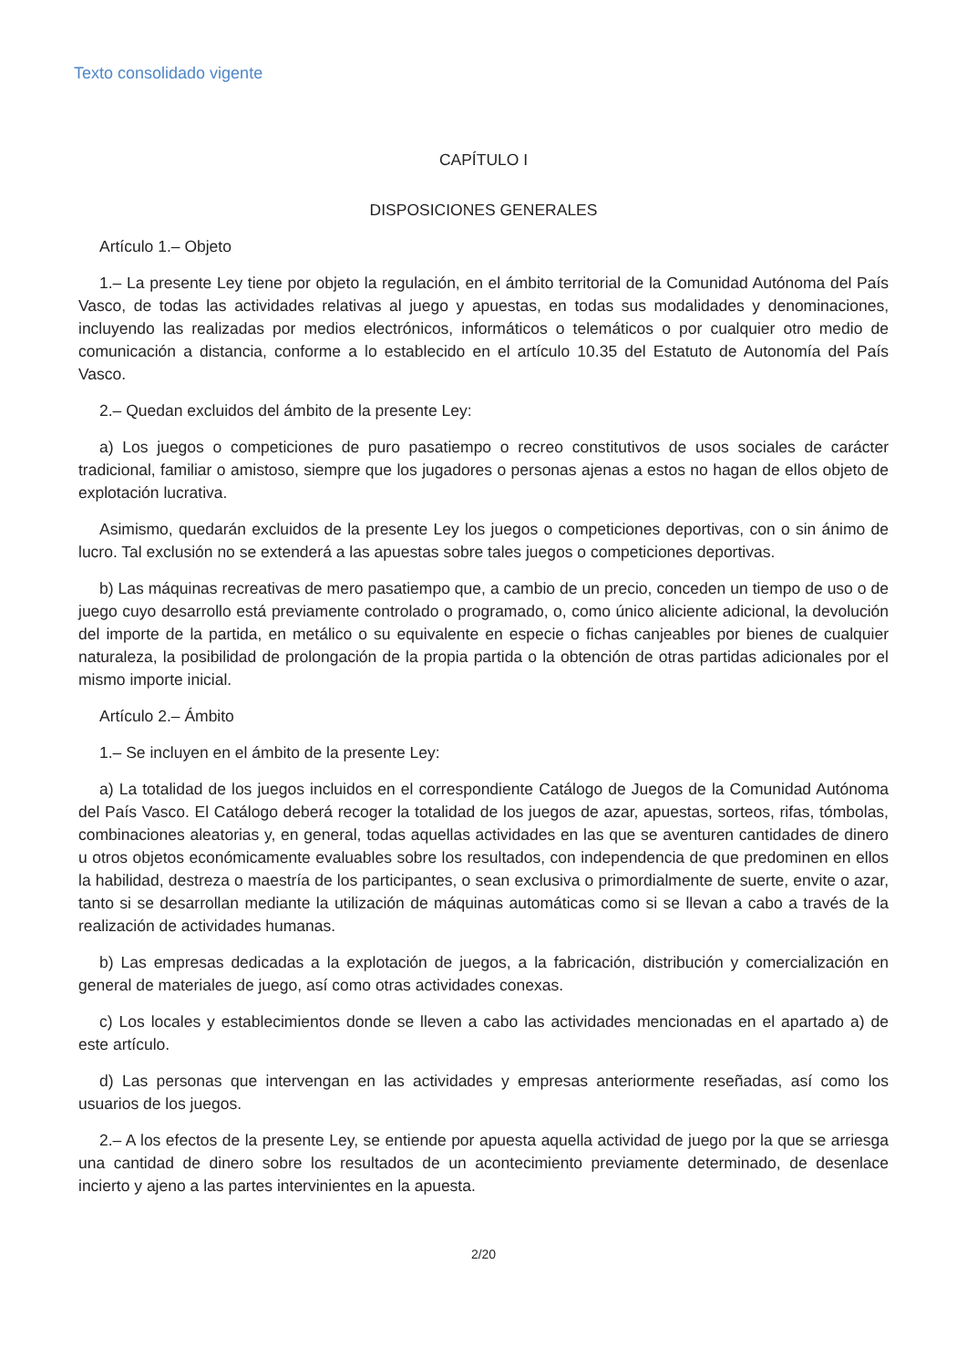Texto consolidado vigente
CAPÍTULO I
DISPOSICIONES GENERALES
Artículo 1.– Objeto
1.– La presente Ley tiene por objeto la regulación, en el ámbito territorial de la Comunidad Autónoma del País Vasco, de todas las actividades relativas al juego y apuestas, en todas sus modalidades y denominaciones, incluyendo las realizadas por medios electrónicos, informáticos o telemáticos o por cualquier otro medio de comunicación a distancia, conforme a lo establecido en el artículo 10.35 del Estatuto de Autonomía del País Vasco.
2.– Quedan excluidos del ámbito de la presente Ley:
a) Los juegos o competiciones de puro pasatiempo o recreo constitutivos de usos sociales de carácter tradicional, familiar o amistoso, siempre que los jugadores o personas ajenas a estos no hagan de ellos objeto de explotación lucrativa.
Asimismo, quedarán excluidos de la presente Ley los juegos o competiciones deportivas, con o sin ánimo de lucro. Tal exclusión no se extenderá a las apuestas sobre tales juegos o competiciones deportivas.
b) Las máquinas recreativas de mero pasatiempo que, a cambio de un precio, conceden un tiempo de uso o de juego cuyo desarrollo está previamente controlado o programado, o, como único aliciente adicional, la devolución del importe de la partida, en metálico o su equivalente en especie o fichas canjeables por bienes de cualquier naturaleza, la posibilidad de prolongación de la propia partida o la obtención de otras partidas adicionales por el mismo importe inicial.
Artículo 2.– Ámbito
1.– Se incluyen en el ámbito de la presente Ley:
a) La totalidad de los juegos incluidos en el correspondiente Catálogo de Juegos de la Comunidad Autónoma del País Vasco. El Catálogo deberá recoger la totalidad de los juegos de azar, apuestas, sorteos, rifas, tómbolas, combinaciones aleatorias y, en general, todas aquellas actividades en las que se aventuren cantidades de dinero u otros objetos económicamente evaluables sobre los resultados, con independencia de que predominen en ellos la habilidad, destreza o maestría de los participantes, o sean exclusiva o primordialmente de suerte, envite o azar, tanto si se desarrollan mediante la utilización de máquinas automáticas como si se llevan a cabo a través de la realización de actividades humanas.
b) Las empresas dedicadas a la explotación de juegos, a la fabricación, distribución y comercialización en general de materiales de juego, así como otras actividades conexas.
c) Los locales y establecimientos donde se lleven a cabo las actividades mencionadas en el apartado a) de este artículo.
d) Las personas que intervengan en las actividades y empresas anteriormente reseñadas, así como los usuarios de los juegos.
2.– A los efectos de la presente Ley, se entiende por apuesta aquella actividad de juego por la que se arriesga una cantidad de dinero sobre los resultados de un acontecimiento previamente determinado, de desenlace incierto y ajeno a las partes intervinientes en la apuesta.
2/20